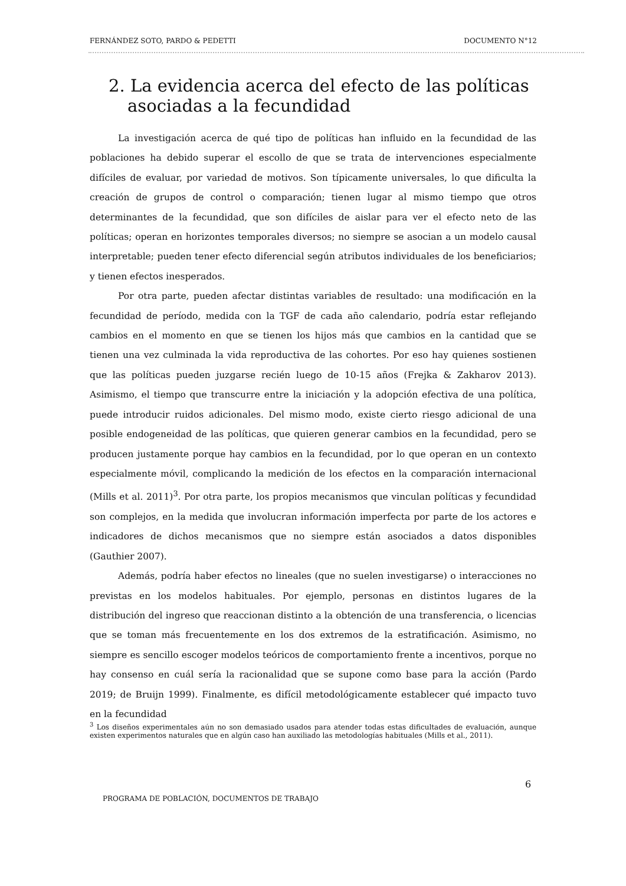FERNÁNDEZ SOTO, PARDO & PEDETTI DOCUMENTO N°12
2. La evidencia acerca del efecto de las políticas asociadas a la fecundidad
La investigación acerca de qué tipo de políticas han influido en la fecundidad de las poblaciones ha debido superar el escollo de que se trata de intervenciones especialmente difíciles de evaluar, por variedad de motivos. Son típicamente universales, lo que dificulta la creación de grupos de control o comparación; tienen lugar al mismo tiempo que otros determinantes de la fecundidad, que son difíciles de aislar para ver el efecto neto de las políticas; operan en horizontes temporales diversos; no siempre se asocian a un modelo causal interpretable; pueden tener efecto diferencial según atributos individuales de los beneficiarios; y tienen efectos inesperados.
Por otra parte, pueden afectar distintas variables de resultado: una modificación en la fecundidad de período, medida con la TGF de cada año calendario, podría estar reflejando cambios en el momento en que se tienen los hijos más que cambios en la cantidad que se tienen una vez culminada la vida reproductiva de las cohortes. Por eso hay quienes sostienen que las políticas pueden juzgarse recién luego de 10-15 años (Frejka & Zakharov 2013). Asimismo, el tiempo que transcurre entre la iniciación y la adopción efectiva de una política, puede introducir ruidos adicionales. Del mismo modo, existe cierto riesgo adicional de una posible endogeneidad de las políticas, que quieren generar cambios en la fecundidad, pero se producen justamente porque hay cambios en la fecundidad, por lo que operan en un contexto especialmente móvil, complicando la medición de los efectos en la comparación internacional (Mills et al. 2011)<sup>3</sup>. Por otra parte, los propios mecanismos que vinculan políticas y fecundidad son complejos, en la medida que involucran información imperfecta por parte de los actores e indicadores de dichos mecanismos que no siempre están asociados a datos disponibles (Gauthier 2007).
Además, podría haber efectos no lineales (que no suelen investigarse) o interacciones no previstas en los modelos habituales. Por ejemplo, personas en distintos lugares de la distribución del ingreso que reaccionan distinto a la obtención de una transferencia, o licencias que se toman más frecuentemente en los dos extremos de la estratificación. Asimismo, no siempre es sencillo escoger modelos teóricos de comportamiento frente a incentivos, porque no hay consenso en cuál sería la racionalidad que se supone como base para la acción (Pardo 2019; de Bruijn 1999). Finalmente, es difícil metodológicamente establecer qué impacto tuvo en la fecundidad
<sup>3</sup> Los diseños experimentales aún no son demasiado usados para atender todas estas dificultades de evaluación, aunque existen experimentos naturales que en algún caso han auxiliado las metodologías habituales (Mills et al., 2011).
6
PROGRAMA DE POBLACIÓN, DOCUMENTOS DE TRABAJO